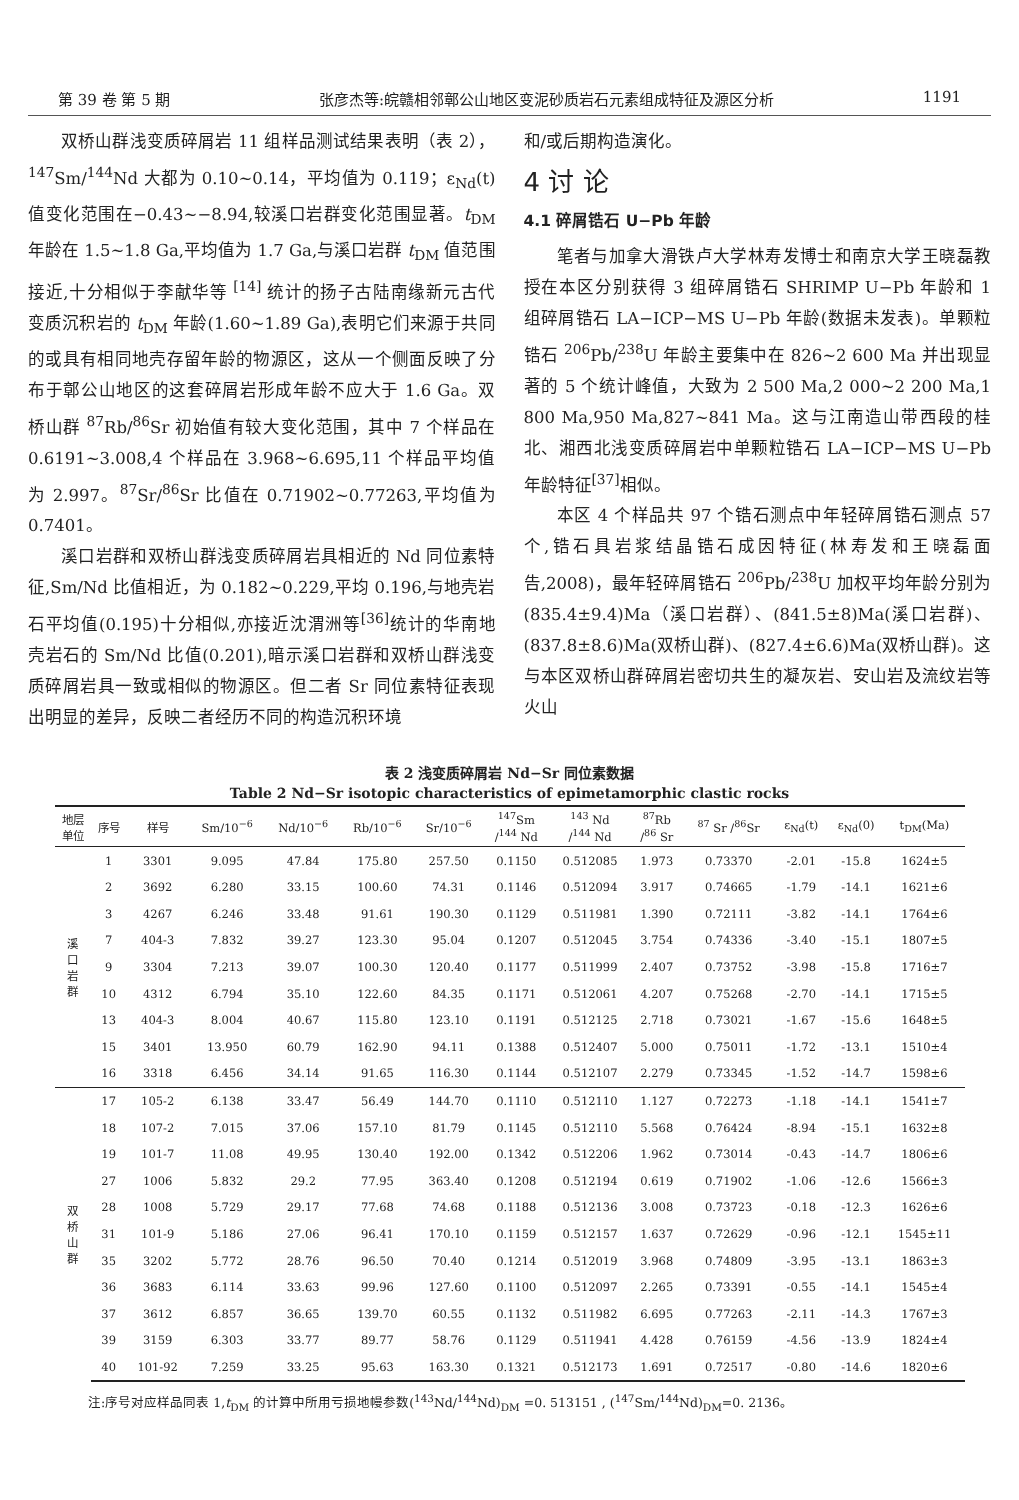第 39 卷 第 5 期 张彦杰等:皖赣相邻鄣公山地区变泥砂质岩石元素组成特征及源区分析 1191
双桥山群浅变质碎屑岩 11 组样品测试结果表明（表 2），<sup>147</sup>Sm/<sup>144</sup>Nd 大都为 0.10~0.14，平均值为 0.119；ε<sub>Nd</sub>(t)值变化范围在−0.43~−8.94,较溪口岩群变化范围显著。t<sub>DM</sub> 年龄在 1.5~1.8 Ga,平均值为 1.7 Ga,与溪口岩群 t<sub>DM</sub> 值范围接近,十分相似于李献华等 <sup>[14]</sup> 统计的扬子古陆南缘新元古代变质沉积岩的 t<sub>DM</sub> 年龄(1.60~1.89 Ga),表明它们来源于共同的或具有相同地壳存留年龄的物源区，这从一个侧面反映了分布于鄣公山地区的这套碎屑岩形成年龄不应大于 1.6 Ga。双桥山群 <sup>87</sup>Rb/<sup>86</sup>Sr 初始值有较大变化范围，其中 7 个样品在 0.6191~3.008,4 个样品在 3.968~6.695,11 个样品平均值为 2.997。<sup>87</sup>Sr/<sup>86</sup>Sr 比值在 0.71902~0.77263,平均值为 0.7401。
溪口岩群和双桥山群浅变质碎屑岩具相近的 Nd 同位素特征,Sm/Nd 比值相近，为 0.182~0.229,平均 0.196,与地壳岩石平均值(0.195)十分相似,亦接近沈渭洲等<sup>[36]</sup>统计的华南地壳岩石的 Sm/Nd 比值(0.201),暗示溪口岩群和双桥山群浅变质碎屑岩具一致或相似的物源区。但二者 Sr 同位素特征表现出明显的差异，反映二者经历不同的构造沉积环境
和/或后期构造演化。
4 讨 论
4.1 碎屑锆石 U−Pb 年龄
笔者与加拿大滑铁卢大学林寿发博士和南京大学王晓磊教授在本区分别获得 3 组碎屑锆石 SHRIMP U−Pb 年龄和 1 组碎屑锆石 LA−ICP−MS U−Pb 年龄(数据未发表)。单颗粒锆石 <sup>206</sup>Pb/<sup>238</sup>U 年龄主要集中在 826~2 600 Ma 并出现显著的 5 个统计峰值，大致为 2 500 Ma,2 000~2 200 Ma,1 800 Ma,950 Ma,827~841 Ma。这与江南造山带西段的桂北、湘西北浅变质碎屑岩中单颗粒锆石 LA−ICP−MS U−Pb 年龄特征<sup>[37]</sup>相似。
本区 4 个样品共 97 个锆石测点中年轻碎屑锆石测点 57 个,锆石具岩浆结晶锆石成因特征(林寿发和王晓磊面告,2008)，最年轻碎屑锆石 <sup>206</sup>Pb/<sup>238</sup>U 加权平均年龄分别为 (835.4±9.4)Ma（溪口岩群）、(841.5±8)Ma(溪口岩群)、(837.8±8.6)Ma(双桥山群)、(827.4±6.6)Ma(双桥山群)。这与本区双桥山群碎屑岩密切共生的凝灰岩、安山岩及流纹岩等火山
表 2 浅变质碎屑岩 Nd−Sr 同位素数据
Table 2 Nd−Sr isotopic characteristics of epimetamorphic clastic rocks
| 地层 单位 | 序号 | 样号 | Sm/10<sup>−6</sup> | Nd/10<sup>−6</sup> | Rb/10<sup>−6</sup> | Sr/10<sup>−6</sup> | <sup>147</sup>Sm /<sup>144</sup> Nd | <sup>143</sup> Nd /<sup>144</sup> Nd | <sup>87</sup>Rb /<sup>86</sup> Sr | <sup>87</sup> Sr /<sup>86</sup>Sr | ε<sub>Nd</sub>(t) | ε<sub>Nd</sub>(0) | t<sub>DM</sub>(Ma) |
| --- | --- | --- | --- | --- | --- | --- | --- | --- | --- | --- | --- | --- | --- |
| 溪 口 岩 群 | 1 | 3301 | 9.095 | 47.84 | 175.80 | 257.50 | 0.1150 | 0.512085 | 1.973 | 0.73370 | -2.01 | -15.8 | 1624±5 |
| | 2 | 3692 | 6.280 | 33.15 | 100.60 | 74.31 | 0.1146 | 0.512094 | 3.917 | 0.74665 | -1.79 | -14.1 | 1621±6 |
| | 3 | 4267 | 6.246 | 33.48 | 91.61 | 190.30 | 0.1129 | 0.511981 | 1.390 | 0.72111 | -3.82 | -14.1 | 1764±6 |
| | 7 | 404-3 | 7.832 | 39.27 | 123.30 | 95.04 | 0.1207 | 0.512045 | 3.754 | 0.74336 | -3.40 | -15.1 | 1807±5 |
| | 9 | 3304 | 7.213 | 39.07 | 100.30 | 120.40 | 0.1177 | 0.511999 | 2.407 | 0.73752 | -3.98 | -15.8 | 1716±7 |
| | 10 | 4312 | 6.794 | 35.10 | 122.60 | 84.35 | 0.1171 | 0.512061 | 4.207 | 0.75268 | -2.70 | -14.1 | 1715±5 |
| | 13 | 404-3 | 8.004 | 40.67 | 115.80 | 123.10 | 0.1191 | 0.512125 | 2.718 | 0.73021 | -1.67 | -15.6 | 1648±5 |
| | 15 | 3401 | 13.950 | 60.79 | 162.90 | 94.11 | 0.1388 | 0.512407 | 5.000 | 0.75011 | -1.72 | -13.1 | 1510±4 |
| | 16 | 3318 | 6.456 | 34.14 | 91.65 | 116.30 | 0.1144 | 0.512107 | 2.279 | 0.73345 | -1.52 | -14.7 | 1598±6 |
| 双 桥 山 群 | 17 | 105-2 | 6.138 | 33.47 | 56.49 | 144.70 | 0.1110 | 0.512110 | 1.127 | 0.72273 | -1.18 | -14.1 | 1541±7 |
| | 18 | 107-2 | 7.015 | 37.06 | 157.10 | 81.79 | 0.1145 | 0.512110 | 5.568 | 0.76424 | -8.94 | -15.1 | 1632±8 |
| | 19 | 101-7 | 11.08 | 49.95 | 130.40 | 192.00 | 0.1342 | 0.512206 | 1.962 | 0.73014 | -0.43 | -14.7 | 1806±6 |
| | 27 | 1006 | 5.832 | 29.2 | 77.95 | 363.40 | 0.1208 | 0.512194 | 0.619 | 0.71902 | -1.06 | -12.6 | 1566±3 |
| | 28 | 1008 | 5.729 | 29.17 | 77.68 | 74.68 | 0.1188 | 0.512136 | 3.008 | 0.73723 | -0.18 | -12.3 | 1626±6 |
| | 31 | 101-9 | 5.186 | 27.06 | 96.41 | 170.10 | 0.1159 | 0.512157 | 1.637 | 0.72629 | -0.96 | -12.1 | 1545±11 |
| | 35 | 3202 | 5.772 | 28.76 | 96.50 | 70.40 | 0.1214 | 0.512019 | 3.968 | 0.74809 | -3.95 | -13.1 | 1863±3 |
| | 36 | 3683 | 6.114 | 33.63 | 99.96 | 127.60 | 0.1100 | 0.512097 | 2.265 | 0.73391 | -0.55 | -14.1 | 1545±4 |
| | 37 | 3612 | 6.857 | 36.65 | 139.70 | 60.55 | 0.1132 | 0.511982 | 6.695 | 0.77263 | -2.11 | -14.3 | 1767±3 |
| | 39 | 3159 | 6.303 | 33.77 | 89.77 | 58.76 | 0.1129 | 0.511941 | 4.428 | 0.76159 | -4.56 | -13.9 | 1824±4 |
| | 40 | 101-92 | 7.259 | 33.25 | 95.63 | 163.30 | 0.1321 | 0.512173 | 1.691 | 0.72517 | -0.80 | -14.6 | 1820±6 |
注:序号对应样品同表 1,t<sub>DM</sub> 的计算中所用亏损地幔参数(<sup>143</sup>Nd/<sup>144</sup>Nd)<sub>DM</sub> =0. 513151 , (<sup>147</sup>Sm/<sup>144</sup>Nd)<sub>DM</sub>=0. 2136。